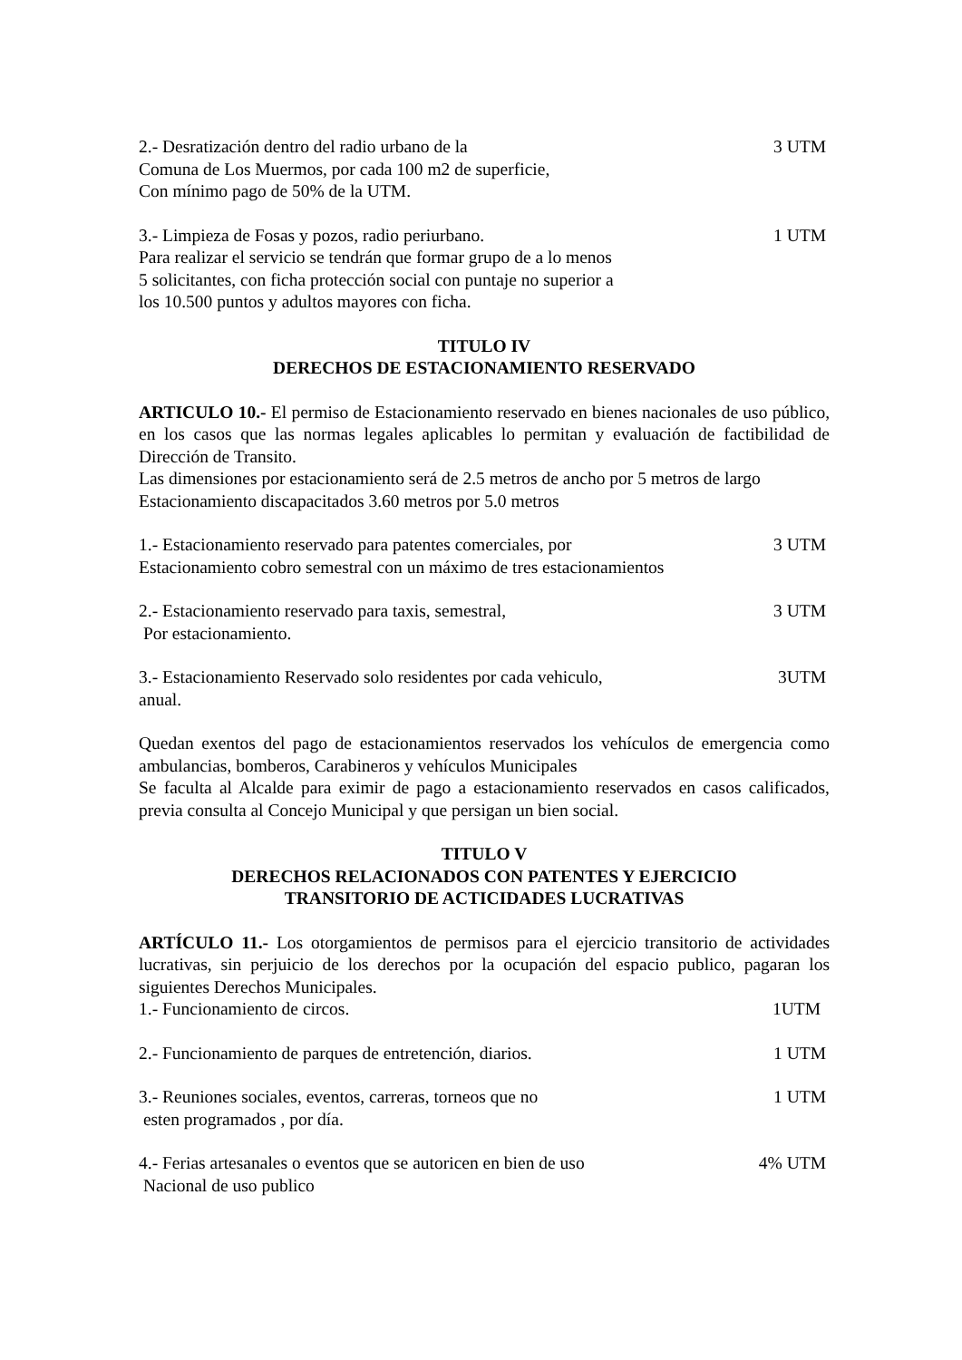2.- Desratización dentro del radio urbano de la 3 UTM
Comuna de Los Muermos, por cada 100 m2 de superficie,
Con mínimo pago de 50% de la UTM.
3.- Limpieza de Fosas y pozos, radio periurbano. 1 UTM
Para realizar el servicio se tendrán que formar grupo de a lo menos
5 solicitantes, con ficha protección social con puntaje no superior a
los 10.500 puntos y adultos mayores con ficha.
TITULO IV
DERECHOS DE ESTACIONAMIENTO RESERVADO
ARTICULO 10.- El permiso de Estacionamiento reservado en bienes nacionales de uso público, en los casos que las normas legales aplicables lo permitan y evaluación de factibilidad de Dirección de Transito.
Las dimensiones por estacionamiento será de 2.5 metros de ancho por 5 metros de largo
Estacionamiento discapacitados 3.60 metros por 5.0 metros
1.- Estacionamiento reservado para patentes comerciales, por 3 UTM
Estacionamiento cobro semestral con un máximo de tres estacionamientos
2.- Estacionamiento reservado para taxis, semestral, 3 UTM
Por estacionamiento.
3.- Estacionamiento Reservado solo residentes por cada vehiculo, 3UTM
anual.
Quedan exentos del pago de estacionamientos reservados los vehículos de emergencia como ambulancias, bomberos, Carabineros y vehículos Municipales
Se faculta al Alcalde para eximir de pago a estacionamiento reservados en casos calificados, previa consulta al Concejo Municipal y que persigan un bien social.
TITULO V
DERECHOS RELACIONADOS CON PATENTES Y EJERCICIO
TRANSITORIO DE ACTICIDADES LUCRATIVAS
ARTÍCULO 11.- Los otorgamientos de permisos para el ejercicio transitorio de actividades lucrativas, sin perjuicio de los derechos por la ocupación del espacio publico, pagaran los siguientes Derechos Municipales.
1.- Funcionamiento de circos. 1UTM
2.- Funcionamiento de parques de entretención, diarios. 1 UTM
3.- Reuniones sociales, eventos, carreras, torneos que no 1 UTM
esten programados , por día.
4.- Ferias artesanales o eventos que se autoricen en bien de uso 4% UTM
Nacional de uso publico